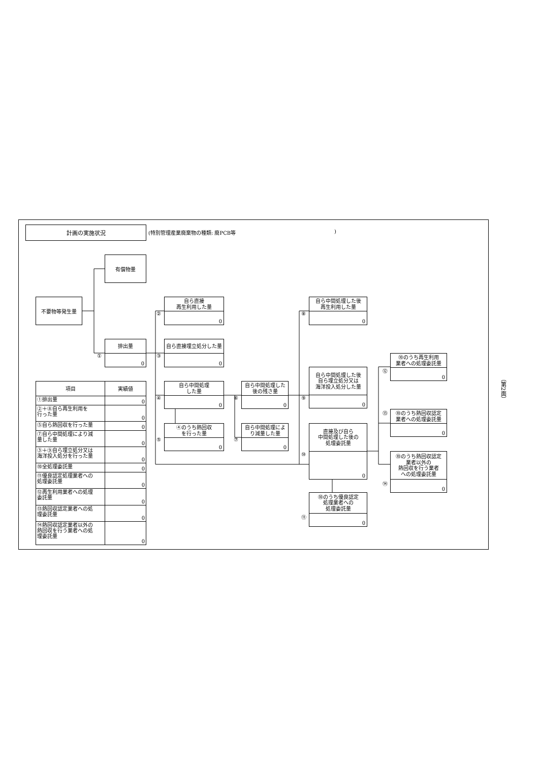計画の実施状況
(特別管理産業廃棄物の種類: 廃PCB等 )
有償物量
不要物等発生量
②
自ら直接
再生利用した量
0
⑧
自ら中間処理した後
再生利用した量
0
①
排出量
0
③
自ら直接埋立処分した量
0
⑫
⑩のうち再生利用
業者への処理委託量
0
自ら中間処理した後
自ら埋立処分又は
海洋投入処分した量
0
⑨
| 項目 | 実績値 |
| --- | --- |
| ①排出量 | 0 |
| ②＋⑧自ら再生利用を 行った量 | 0 |
| ⑤自ら熱回収を行った量 | 0 |
| ⑦自ら中間処理により減 量した量 | 0 |
| ③＋⑨自ら埋立処分又は 海洋投入処分を行った量 | 0 |
| ⑩全処理委託量 | 0 |
| ⑪優良認定処理業者への 処理委託量 | 0 |
| ⑫再生利用業者への処理 委託量 | 0 |
| ⑬熱回収認定業者への処 理委託量 | 0 |
| ⑭熱回収認定業者以外の 熱回収を行う業者への処 理委託量 | 0 |
④
自ら中間処理
した量
0
⑥
自ら中間処理した
後の残さ量
0
⑬
⑩のうち熱回収認定
業者への処理委託量
0
⑤
④のうち熱回収
を行った量
0
⑦
自ら中間処理によ
り減量した量
0
⑩
直接及び自ら
中間処理した後の
処理委託量
0
⑩のうち熱回収認定
業者以外の
熱回収を行う業者
への処理委託量
0
⑭
⑩のうち優良認定
処理業者への
処理委託量
0
⑪
（第2面）